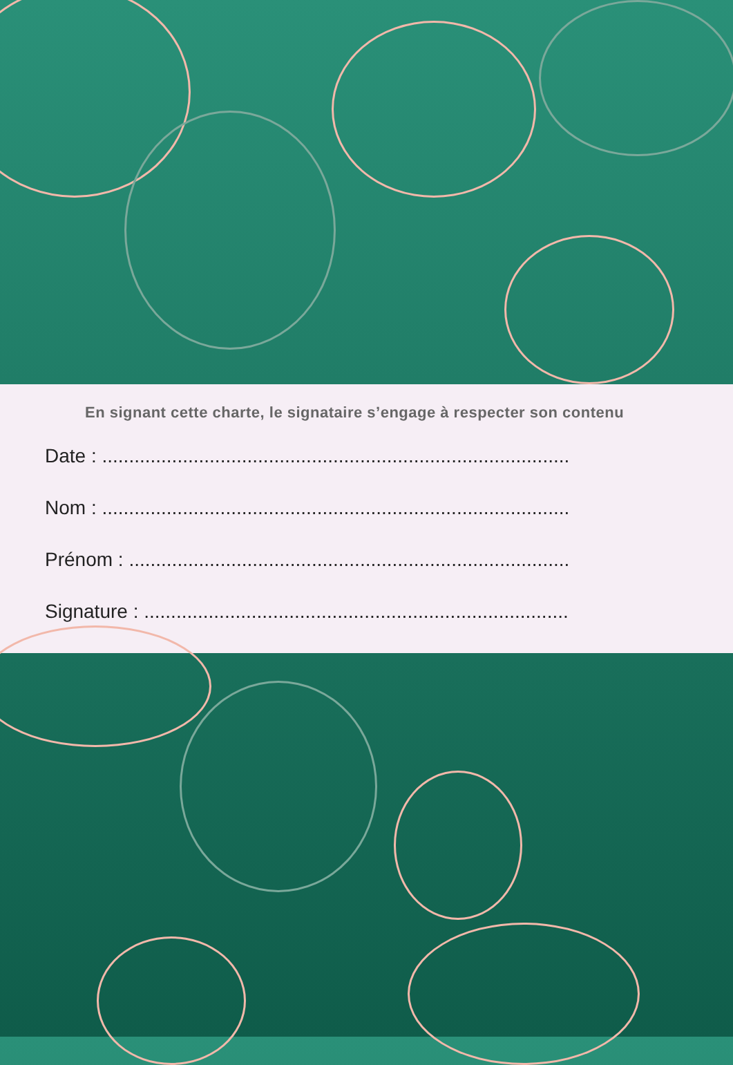En signant cette charte, le signataire s’engage à respecter son contenu
Date : ..........................................................................................
Nom : ..........................................................................................
Prénom : .......................................................................................
Signature : ....................................................................................